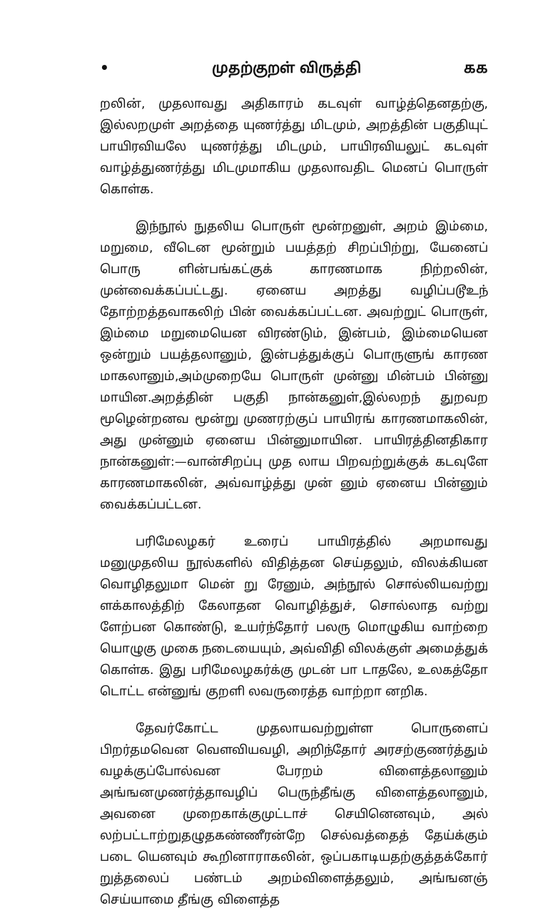• முதற்குறள் விருத்தி கக
றலின், முதலாவது அதிகாரம் கடவுள் வாழ்த்தெனதற்கு, இல்லறமுள் அறத்தை யுணர்த்து மிடமும், அறத்தின் பகுதியுட் பாயிரவியலே யுணர்த்து மிடமும், பாயிரவியலுட் கடவுள் வாழ்த்துணர்த்து மிடமுமாகிய முதலாவதிட மெனப் பொருள் கொள்க.
இந்நூல் நுதலிய பொருள் மூன்றனுள், அறம் இம்மை, மறுமை, வீடென மூன்றும் பயத்தற் சிறப்பிற்று, யேனைப் பொரு ளின்பங்கட்குக் காரணமாக நிற்றலின், முன்வைக்கப்பட்டது. ஏனைய அறத்து வழிப்படூஉந் தோற்றத்தவாகலிற் பின் வைக்கப்பட்டன. அவற்றுட் பொருள், இம்மை மறுமையென விரண்டும், இன்பம், இம்மையென ஒன்றும் பயத்தலானும், இன்பத்துக்குப் பொருளுங் காரண மாகலானும்,அம்முறையே பொருள் முன்னு மின்பம் பின்னு மாயின.அறத்தின் பகுதி நான்கனுள்,இல்லறந் துறவற மூழென்றனவ மூன்று முணரற்குப் பாயிரங் காரணமாகலின், அது முன்னும் ஏனைய பின்னுமாயின. பாயிரத்தினதிகார நான்கனுள்:—வான்சிறப்பு முத லாய பிறவற்றுக்குக் கடவுளே காரணமாகலின், அவ்வாழ்த்து முன் னும் ஏனைய பின்னும் வைக்கப்பட்டன.
பரிமேலழகர் உரைப் பாயிரத்தில் அறமாவது மனுமுதலிய நூல்களில் விதித்தன செய்தலும், விலக்கியன வொழிதலுமா மென் று ரேனும், அந்நூல் சொல்லியவற்று ளக்காலத்திற் கேலாதன வொழித்துச், சொல்லாத வற்று ளேற்பன கொண்டு, உயர்ந்தோர் பலரு மொழுகிய வாற்றை யொழுகு முகை நடையையும், அவ்விதி விலக்குள் அமைத்துக் கொள்க. இது பரிமேலழகர்க்கு முடன் பா டாதலே, உலகத்தோ டொட்ட என்னுங் குறளி லவருரைத்த வாற்றா னறிக.
தேவர்கோட்ட முதலாயவற்றுள்ள பொருளைப் பிறர்தமவென வௌவியவழி, அறிந்தோர் அரசற்குணர்த்தும் வழக்குப்போல்வன பேரறம் விளைத்தலானும் அங்ஙனமுணர்த்தாவழிப் பெருந்தீங்கு விளைத்தலானும், அவனை முறைகாக்குமுட்டாச் செயினெனவும், அல் லற்பட்டாற்றுதழுதகண்ணீரன்றே செல்வத்தைத் தேய்க்கும் படை யெனவும் கூறினாராகலின், ஒப்பகாடியதற்குத்தக்கோர் றுத்தலைப் பண்டம் அறம்விளைத்தலும், அங்ஙனஞ் செய்யாமை தீங்கு விளைத்த